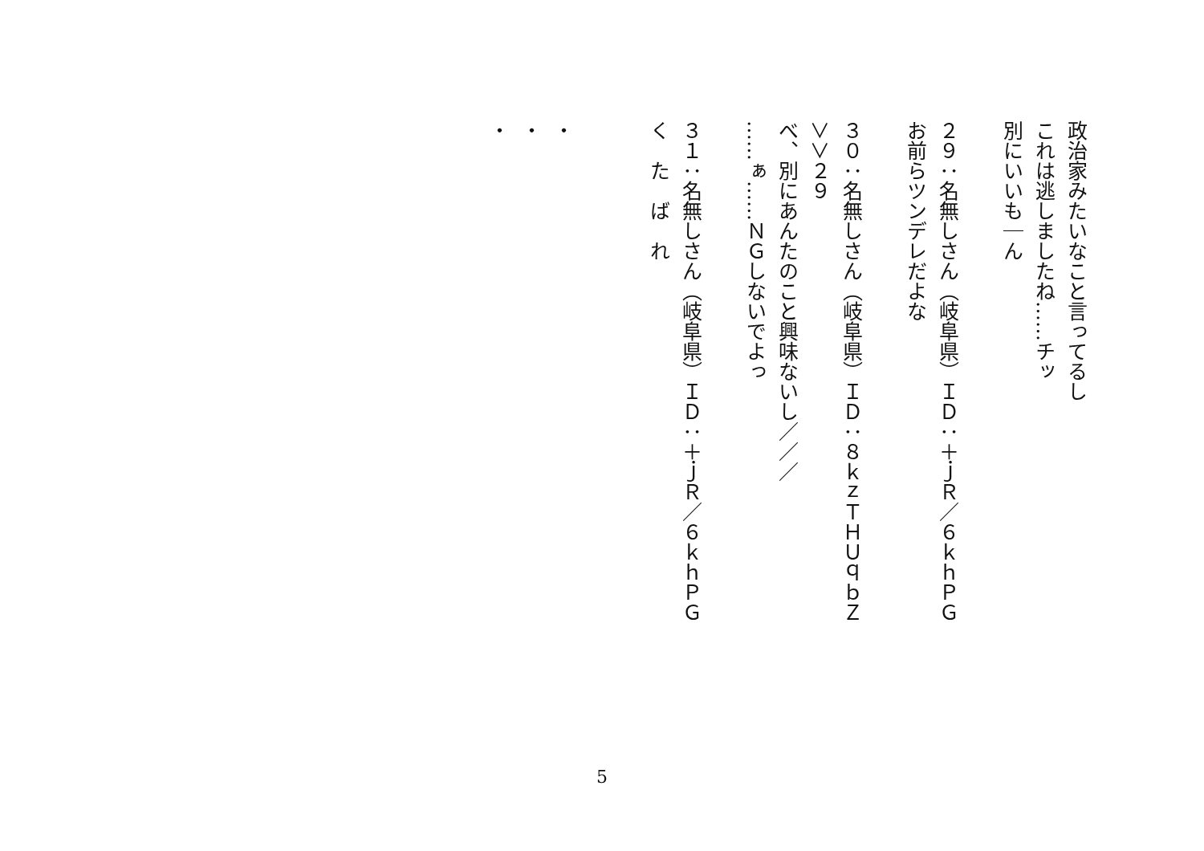政治家みたいなこと言ってるし
これは逃しましたね……チッ
別にいいも｜ん
２９：名無しさん（岐阜県）ＩＤ：＋ｊＲ／６ｋｈＰＧ
お前らツンデレだよな
３０：名無しさん（岐阜県）ＩＤ：８ｋｚＴＨＵｑｂＺ
＞＞２９
べ、別にあんたのこと興味ないし／／／
……ぁ……ＮＧしないでよっ
３１：名無しさん（岐阜県）ＩＤ：＋ｊＲ／６ｋｈＰＧ
く　た　ば　れ
・
・
・
5